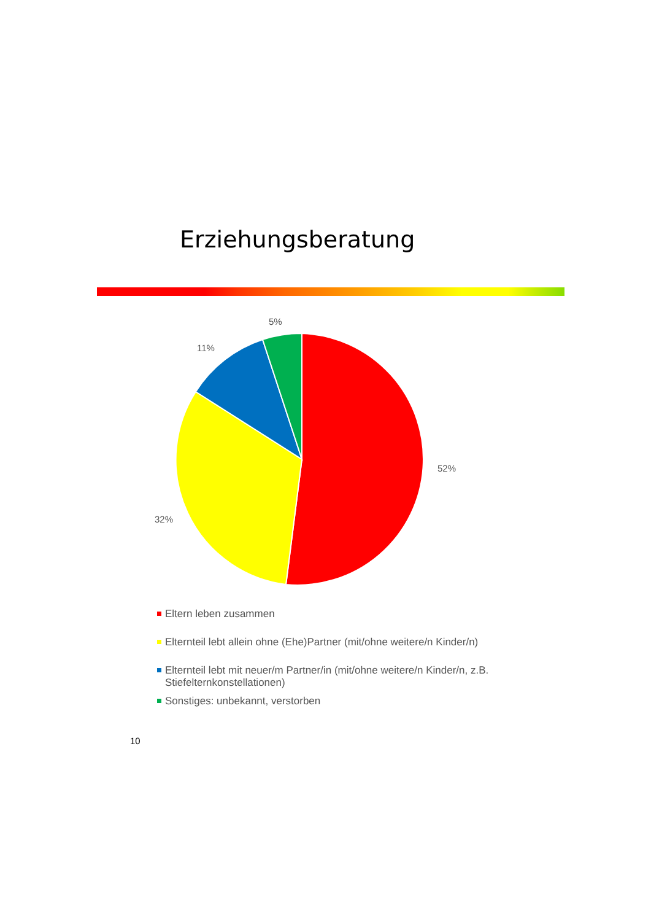Erziehungsberatung
5%
11%
52%
32%
Eltern leben zusammen
Elternteil lebt allein ohne (Ehe)Partner (mit/ohne weitere/n Kinder/n)
Elternteil lebt mit neuer/m Partner/in (mit/ohne weitere/n Kinder/n, z.B. Stiefelternkonstellationen)
Sonstiges: unbekannt, verstorben
10